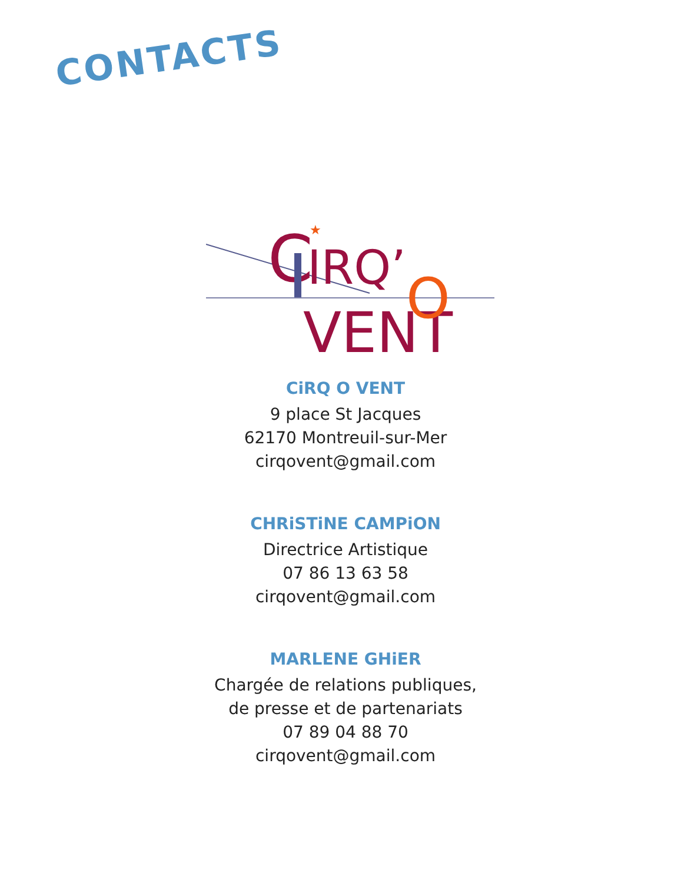CONTACTS
C
IRQ’
VENT
O
★
CiRQ O VENT
9 place St Jacques
62170 Montreuil-sur-Mer
cirqovent@gmail.com
CHRiSTiNE CAMPiON
Directrice Artistique
07 86 13 63 58
cirqovent@gmail.com
MARLENE GHiER
Chargée de relations publiques,
de presse et de partenariats
07 89 04 88 70
cirqovent@gmail.com